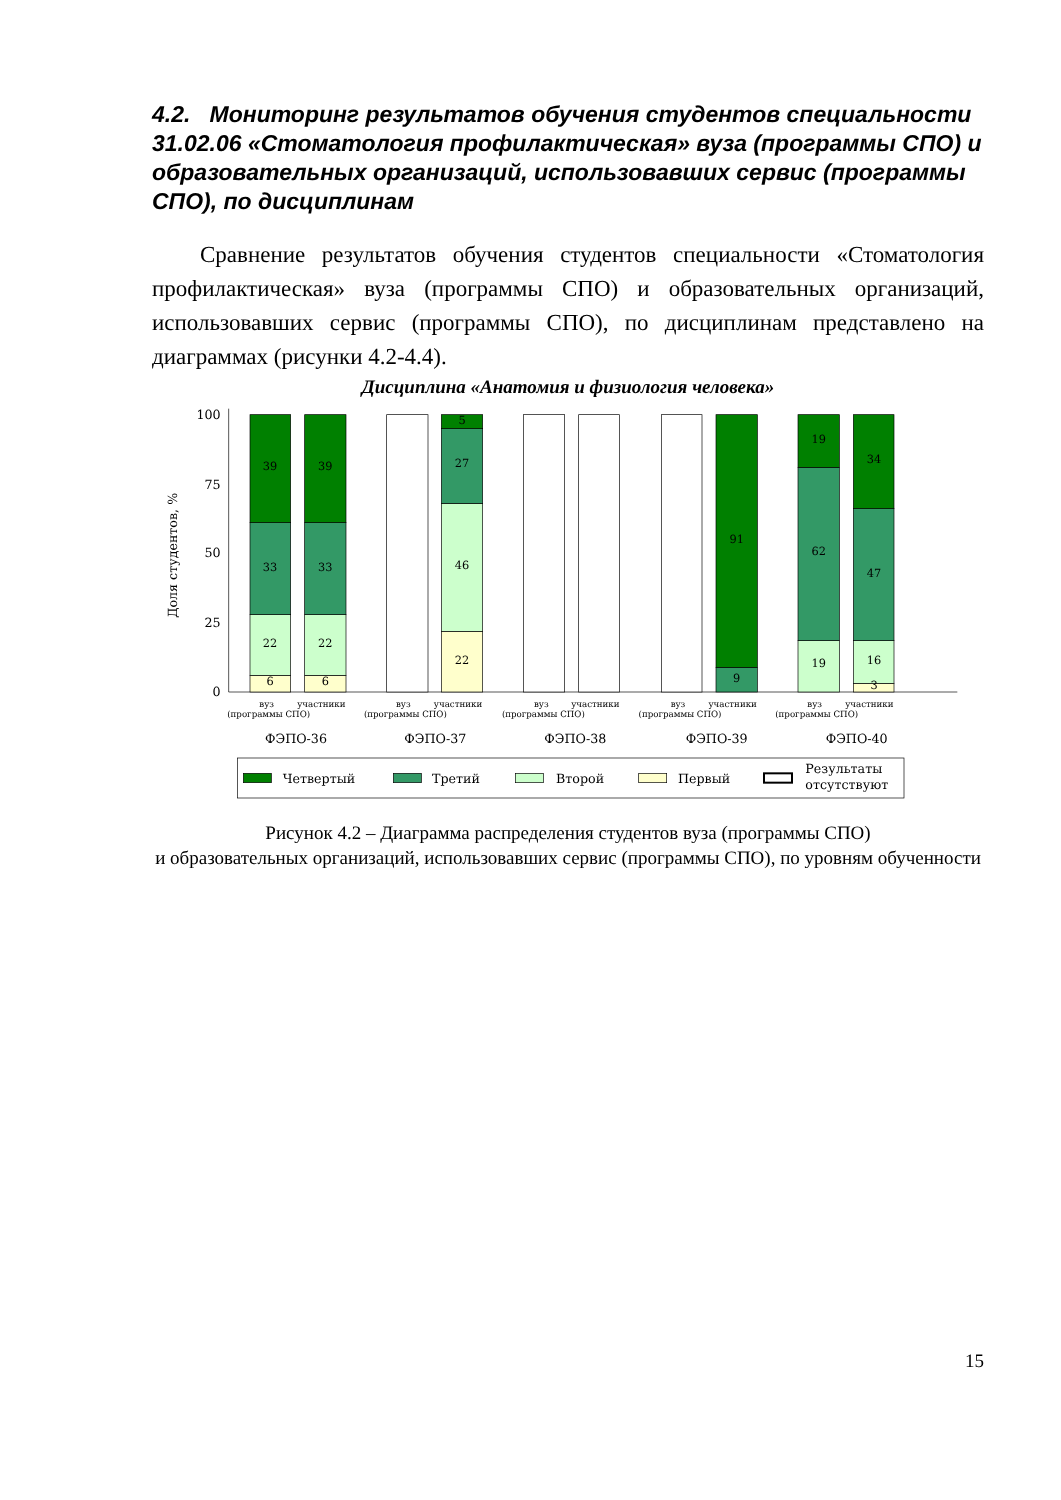4.2. Мониторинг результатов обучения студентов специальности 31.02.06 «Стоматология профилактическая» вуза (программы СПО) и образовательных организаций, использовавших сервис (программы СПО), по дисциплинам
Сравнение результатов обучения студентов специальности «Стоматология профилактическая» вуза (программы СПО) и образовательных организаций, использовавших сервис (программы СПО), по дисциплинам представлено на диаграммах (рисунки 4.2-4.4).
Дисциплина «Анатомия и физиология человека»
100
75
50
25
0
Доля студентов, %
6
22
33
39
6
22
33
39
22
46
27
5
9
91
19
62
19
3
16
47
34
вуз
участники
(программы СПО)
вуз
участники
(программы СПО)
вуз
участники
(программы СПО)
вуз
участники
(программы СПО)
вуз
участники
(программы СПО)
ФЭПО-36
ФЭПО-37
ФЭПО-38
ФЭПО-39
ФЭПО-40
Четвертый
Третий
Второй
Первый
Результаты
отсутствуют
Рисунок 4.2 – Диаграмма распределения студентов вуза (программы СПО)
и образовательных организаций, использовавших сервис (программы СПО), по уровням обученности
15